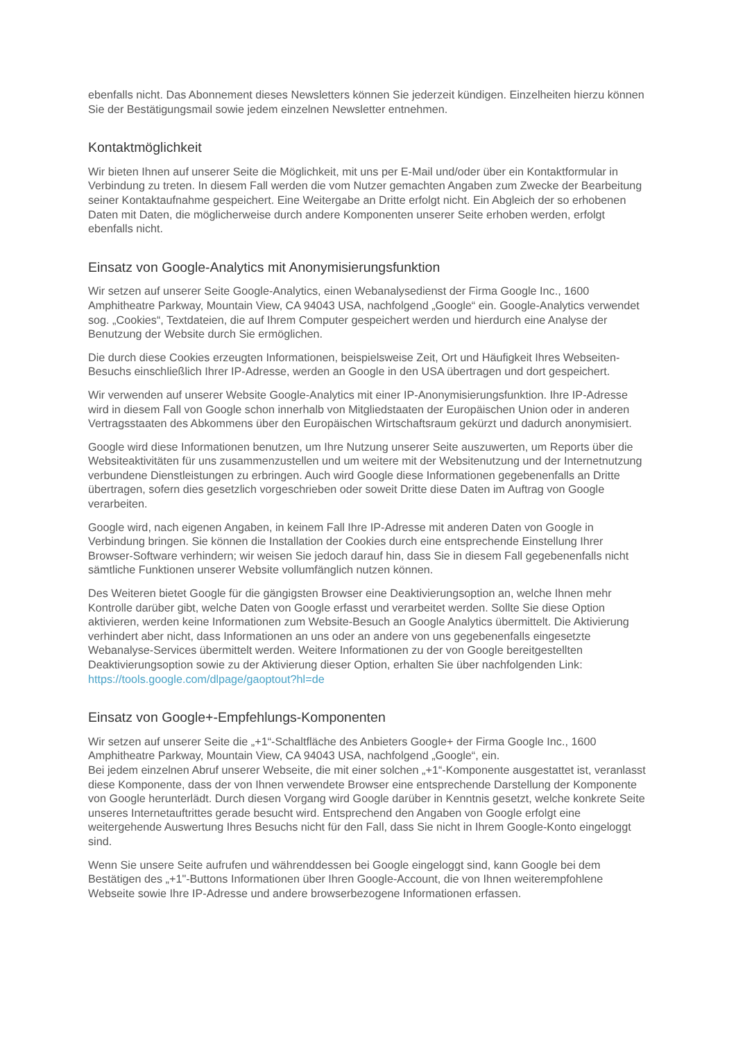ebenfalls nicht. Das Abonnement dieses Newsletters können Sie jederzeit kündigen. Einzelheiten hierzu können Sie der Bestätigungsmail sowie jedem einzelnen Newsletter entnehmen.
Kontaktmöglichkeit
Wir bieten Ihnen auf unserer Seite die Möglichkeit, mit uns per E-Mail und/oder über ein Kontaktformular in Verbindung zu treten. In diesem Fall werden die vom Nutzer gemachten Angaben zum Zwecke der Bearbeitung seiner Kontaktaufnahme gespeichert. Eine Weitergabe an Dritte erfolgt nicht. Ein Abgleich der so erhobenen Daten mit Daten, die möglicherweise durch andere Komponenten unserer Seite erhoben werden, erfolgt ebenfalls nicht.
Einsatz von Google-Analytics mit Anonymisierungsfunktion
Wir setzen auf unserer Seite Google-Analytics, einen Webanalysedienst der Firma Google Inc., 1600 Amphitheatre Parkway, Mountain View, CA 94043 USA, nachfolgend „Google“ ein. Google-Analytics verwendet sog. „Cookies“, Textdateien, die auf Ihrem Computer gespeichert werden und hierdurch eine Analyse der Benutzung der Website durch Sie ermöglichen.
Die durch diese Cookies erzeugten Informationen, beispielsweise Zeit, Ort und Häufigkeit Ihres Webseiten-Besuchs einschließlich Ihrer IP-Adresse, werden an Google in den USA übertragen und dort gespeichert.
Wir verwenden auf unserer Website Google-Analytics mit einer IP-Anonymisierungsfunktion. Ihre IP-Adresse wird in diesem Fall von Google schon innerhalb von Mitgliedstaaten der Europäischen Union oder in anderen Vertragsstaaten des Abkommens über den Europäischen Wirtschaftsraum gekürzt und dadurch anonymisiert.
Google wird diese Informationen benutzen, um Ihre Nutzung unserer Seite auszuwerten, um Reports über die Websiteaktivitäten für uns zusammenzustellen und um weitere mit der Websitenutzung und der Internetnutzung verbundene Dienstleistungen zu erbringen. Auch wird Google diese Informationen gegebenenfalls an Dritte übertragen, sofern dies gesetzlich vorgeschrieben oder soweit Dritte diese Daten im Auftrag von Google verarbeiten.
Google wird, nach eigenen Angaben, in keinem Fall Ihre IP-Adresse mit anderen Daten von Google in Verbindung bringen. Sie können die Installation der Cookies durch eine entsprechende Einstellung Ihrer Browser-Software verhindern; wir weisen Sie jedoch darauf hin, dass Sie in diesem Fall gegebenenfalls nicht sämtliche Funktionen unserer Website vollumfänglich nutzen können.
Des Weiteren bietet Google für die gängigsten Browser eine Deaktivierungsoption an, welche Ihnen mehr Kontrolle darüber gibt, welche Daten von Google erfasst und verarbeitet werden. Sollte Sie diese Option aktivieren, werden keine Informationen zum Website-Besuch an Google Analytics übermittelt. Die Aktivierung verhindert aber nicht, dass Informationen an uns oder an andere von uns gegebenenfalls eingesetzte Webanalyse-Services übermittelt werden. Weitere Informationen zu der von Google bereitgestellten Deaktivierungsoption sowie zu der Aktivierung dieser Option, erhalten Sie über nachfolgenden Link: https://tools.google.com/dlpage/gaoptout?hl=de
Einsatz von Google+-Empfehlungs-Komponenten
Wir setzen auf unserer Seite die „+1“-Schaltfläche des Anbieters Google+ der Firma Google Inc., 1600 Amphitheatre Parkway, Mountain View, CA 94043 USA, nachfolgend „Google“, ein.
Bei jedem einzelnen Abruf unserer Webseite, die mit einer solchen „+1“-Komponente ausgestattet ist, veranlasst diese Komponente, dass der von Ihnen verwendete Browser eine entsprechende Darstellung der Komponente von Google herunterlädt. Durch diesen Vorgang wird Google darüber in Kenntnis gesetzt, welche konkrete Seite unseres Internetauftrittes gerade besucht wird. Entsprechend den Angaben von Google erfolgt eine weitergehende Auswertung Ihres Besuchs nicht für den Fall, dass Sie nicht in Ihrem Google-Konto eingeloggt sind.
Wenn Sie unsere Seite aufrufen und währenddessen bei Google eingeloggt sind, kann Google bei dem Bestätigen des „+1"-Buttons Informationen über Ihren Google-Account, die von Ihnen weiterempfohlene Webseite sowie Ihre IP-Adresse und andere browserbezogene Informationen erfassen.